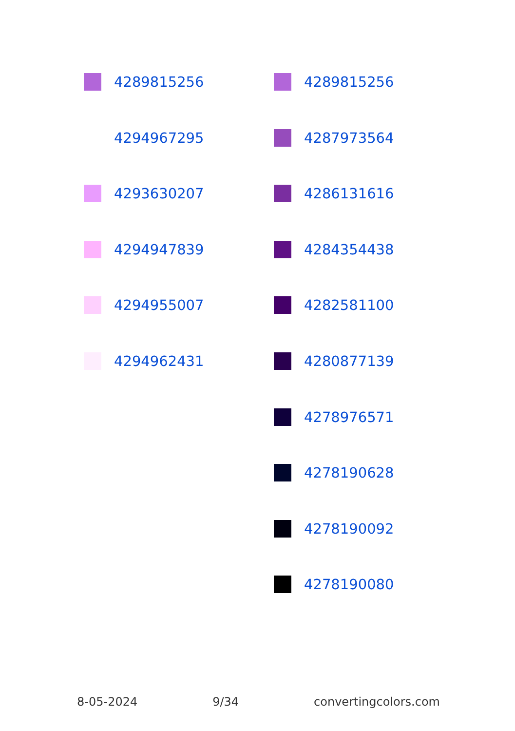4289815256
4294967295
4293630207
4294947839
4294955007
4294962431
4289815256
4287973564
4286131616
4284354438
4282581100
4280877139
4278976571
4278190628
4278190092
4278190080
8-05-2024 9/34 convertingcolors.com